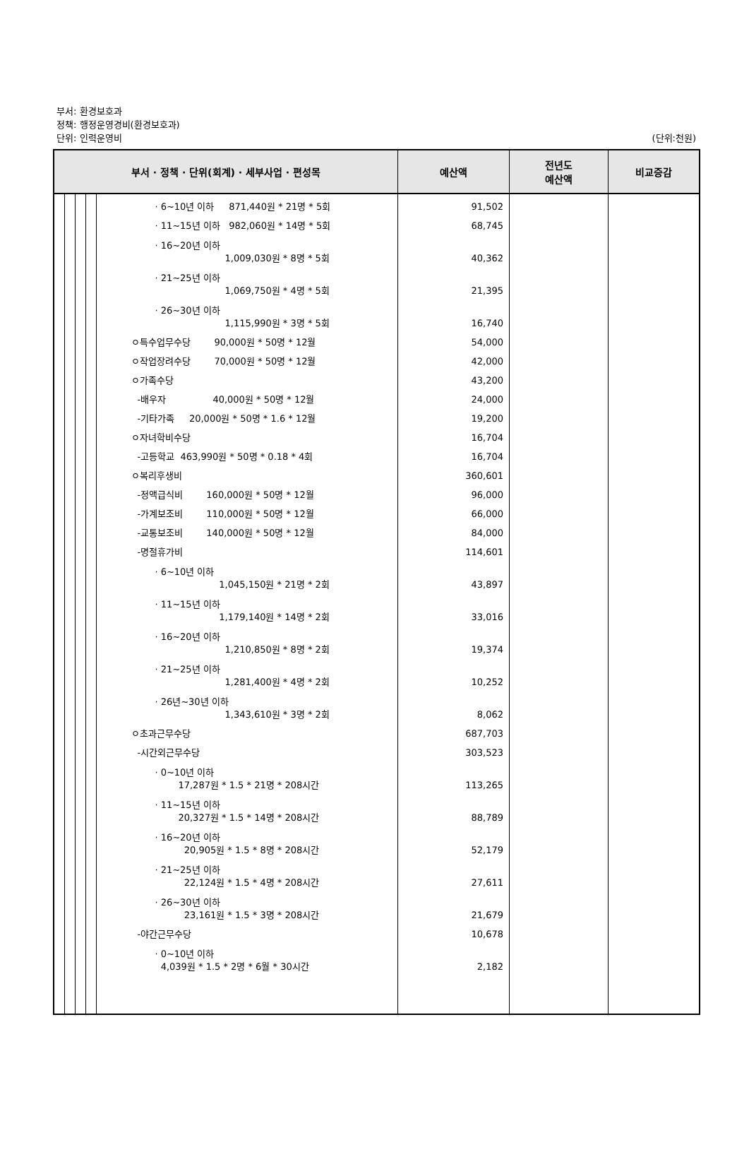부서: 환경보호과
정책: 행정운영경비(환경보호과)
단위: 인력운영비
(단위:천원)
| 부서 · 정책 · 단위(회계) · 세부사업 · 편성목 | | | | | 예산액 | 전년도 예산액 | 비교증감 |
| --- | --- | --- | --- | --- | --- | --- | --- |
| | | | | · 6~10년 이하 871,440원 * 21명 * 5회 | 91,502 | | |
| | | | | · 11~15년 이하 982,060원 * 14명 * 5회 | 68,745 | | |
| | | | | · 16~20년 이하 1,009,030원 * 8명 * 5회 | 40,362 | | |
| | | | | · 21~25년 이하 1,069,750원 * 4명 * 5회 | 21,395 | | |
| | | | | · 26~30년 이하 1,115,990원 * 3명 * 5회 | 16,740 | | |
| | | | | ㅇ특수업무수당 90,000원 * 50명 * 12월 | 54,000 | | |
| | | | | ㅇ작업장려수당 70,000원 * 50명 * 12월 | 42,000 | | |
| | | | | ㅇ가족수당 | 43,200 | | |
| | | | | -배우자 40,000원 * 50명 * 12월 | 24,000 | | |
| | | | | -기타가족 20,000원 * 50명 * 1.6 * 12월 | 19,200 | | |
| | | | | ㅇ자녀학비수당 | 16,704 | | |
| | | | | -고등학교 463,990원 * 50명 * 0.18 * 4회 | 16,704 | | |
| | | | | ㅇ복리후생비 | 360,601 | | |
| | | | | -정액급식비 160,000원 * 50명 * 12월 | 96,000 | | |
| | | | | -가계보조비 110,000원 * 50명 * 12월 | 66,000 | | |
| | | | | -교통보조비 140,000원 * 50명 * 12월 | 84,000 | | |
| | | | | -명절휴가비 | 114,601 | | |
| | | | | · 6~10년 이하 1,045,150원 * 21명 * 2회 | 43,897 | | |
| | | | | · 11~15년 이하 1,179,140원 * 14명 * 2회 | 33,016 | | |
| | | | | · 16~20년 이하 1,210,850원 * 8명 * 2회 | 19,374 | | |
| | | | | · 21~25년 이하 1,281,400원 * 4명 * 2회 | 10,252 | | |
| | | | | · 26년~30년 이하 1,343,610원 * 3명 * 2회 | 8,062 | | |
| | | | | ㅇ초과근무수당 | 687,703 | | |
| | | | | -시간외근무수당 | 303,523 | | |
| | | | | · 0~10년 이하 17,287원 * 1.5 * 21명 * 208시간 | 113,265 | | |
| | | | | · 11~15년 이하 20,327원 * 1.5 * 14명 * 208시간 | 88,789 | | |
| | | | | · 16~20년 이하 20,905원 * 1.5 * 8명 * 208시간 | 52,179 | | |
| | | | | · 21~25년 이하 22,124원 * 1.5 * 4명 * 208시간 | 27,611 | | |
| | | | | · 26~30년 이하 23,161원 * 1.5 * 3명 * 208시간 | 21,679 | | |
| | | | | -야간근무수당 | 10,678 | | |
| | | | | · 0~10년 이하 4,039원 * 1.5 * 2명 * 6월 * 30시간 | 2,182 | | |